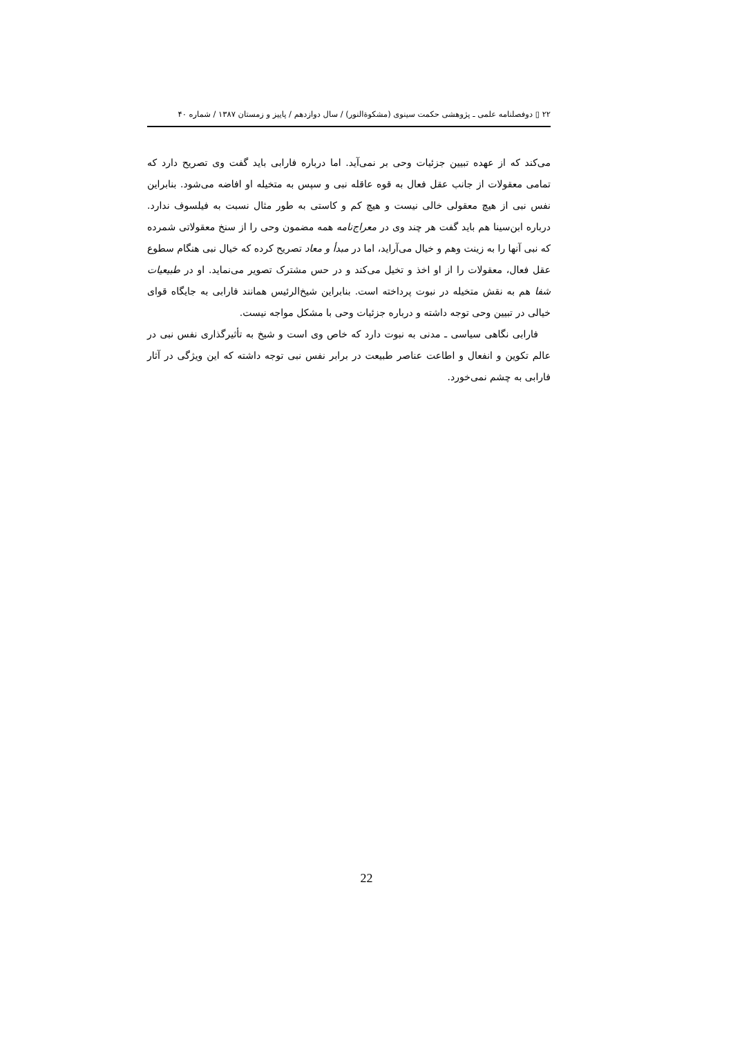۲۲ ▯ دوفصلنامه علمی ـ پژوهشی حکمت سینوی (مشکوةالنور) / سال دوازدهم / پاییز و زمستان ۱۳۸۷ / شماره ۴۰
می‌کند که از عهده تبیین جزئیات وحی بر نمی‌آید. اما درباره فارابی باید گفت وی تصریح دارد که تمامی معقولات از جانب عقل فعال به قوه عاقله نبی و سپس به متخیله او افاضه می‌شود. بنابراین نفس نبی از هیچ معقولی خالی نیست و هیچ کم و کاستی به طور مثال نسبت به فیلسوف ندارد. درباره ابن‌سینا هم باید گفت هر چند وی در معراج‌نامه همه مضمون وحی را از سنخ معقولاتی شمرده که نبی آنها را به زینت وهم و خیال می‌آراید، اما در مبدأ و معاد تصریح کرده که خیال نبی هنگام سطوع عقل فعال، معقولات را از او اخذ و تخیل می‌کند و در حس مشترک تصویر می‌نماید. او در طبیعیات شفا هم به نقش متخیله در نبوت پرداخته است. بنابراین شیخ‌الرئیس همانند فارابی به جایگاه قوای خیالی در تبیین وحی توجه داشته و درباره جزئیات وحی با مشکل مواجه نیست.
فارابی نگاهی سیاسی ـ مدنی به نبوت دارد که خاص وی است و شیخ به تأثیرگذاری نفس نبی در عالم تکوین و انفعال و اطاعت عناصر طبیعت در برابر نفس نبی توجه داشته که این ویژگی در آثار فارابی به چشم نمی‌خورد.
22